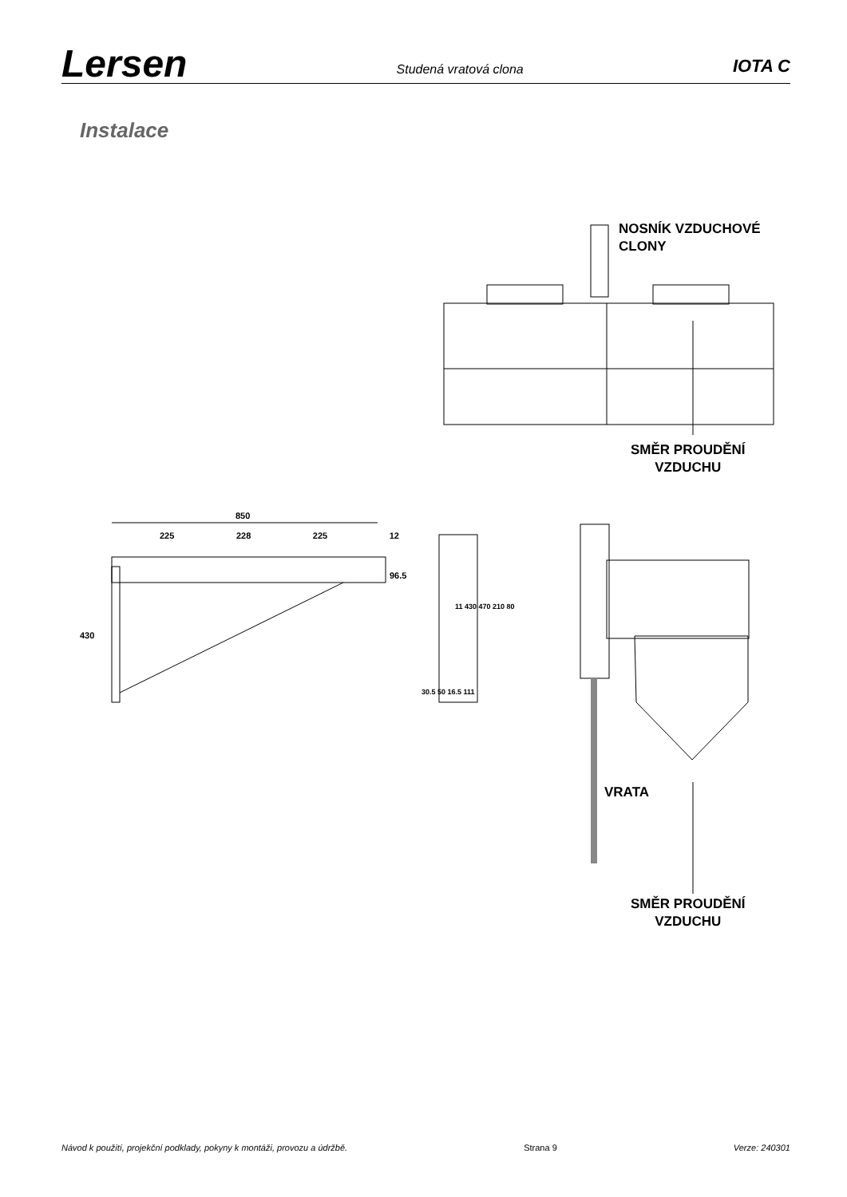Lersen
Studená vratová clona
IOTA C
Instalace
NOSNÍK VZDUCHOVÉ
CLONY
SMĚR PROUDĚNÍ
VZDUCHU
850
225 228 225 12
96.5
430
11 430 470 210 80
30.5 50 16.5 111
VRATA
SMĚR PROUDĚNÍ
VZDUCHU
Návod k použití, projekční podklady, pokyny k montáži, provozu a údržbě. Strana 9 Verze: 240301